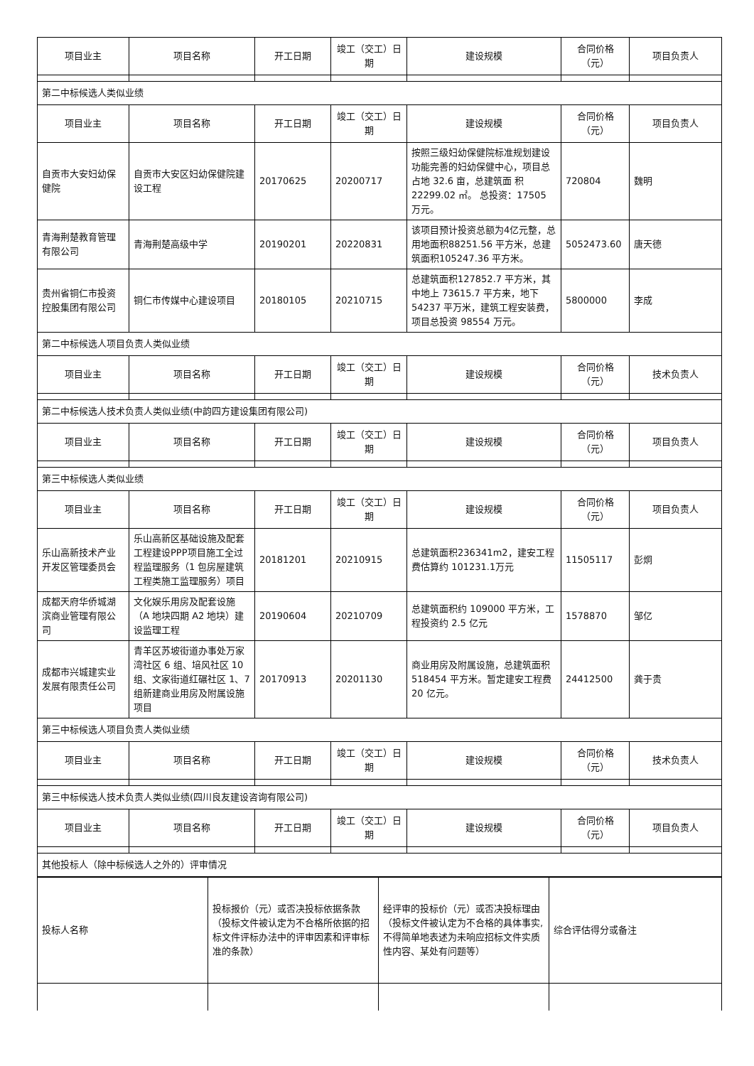| 项目业主 | 项目名称 | 开工日期 | 竣工（交工）日期 | 建设规模 | 合同价格（元） | 项目负责人 |
| --- | --- | --- | --- | --- | --- | --- |
| 第二中标候选人类似业绩 | | | | | | |
| 项目业主 | 项目名称 | 开工日期 | 竣工（交工）日期 | 建设规模 | 合同价格（元） | 项目负责人 |
| 自贡市大安妇幼保健院 | 自贡市大安区妇幼保健院建设工程 | 20170625 | 20200717 | 按照三级妇幼保健院标准规划建设功能完善的妇幼保健中心，项目总占地 32.6 亩，总建筑面 积 22299.02 ㎡。 总投资：17505 万元。 | 720804 | 魏明 |
| 青海荆楚教育管理有限公司 | 青海荆楚高级中学 | 20190201 | 20220831 | 该项目预计投资总额为4亿元整，总用地面积88251.56 平方米，总建筑面积105247.36 平方米。 | 5052473.60 | 唐天德 |
| 贵州省铜仁市投资控股集团有限公司 | 铜仁市传媒中心建设项目 | 20180105 | 20210715 | 总建筑面积127852.7 平方米，其中地上 73615.7 平方来，地下54237 平万米，建筑工程安装费，项目总投资 98554 万元。 | 5800000 | 李成 |
| 第二中标候选人项目负责人类似业绩 | | | | | | |
| 项目业主 | 项目名称 | 开工日期 | 竣工（交工）日期 | 建设规模 | 合同价格（元） | 技术负责人 |
| 第二中标候选人技术负责人类似业绩(中韵四方建设集团有限公司) | | | | | | |
| 项目业主 | 项目名称 | 开工日期 | 竣工（交工）日期 | 建设规模 | 合同价格（元） | 项目负责人 |
| 第三中标候选人类似业绩 | | | | | | |
| 项目业主 | 项目名称 | 开工日期 | 竣工（交工）日期 | 建设规模 | 合同价格（元） | 项目负责人 |
| 乐山高新技术产业开发区管理委员会 | 乐山高新区基础设施及配套工程建设PPP项目施工全过程监理服务（1 包房屋建筑工程类施工监理服务）项目 | 20181201 | 20210915 | 总建筑面积236341m2，建安工程费估算约 101231.1万元 | 11505117 | 彭炯 |
| 成都天府华侨城湖滨商业管理有限公司 | 文化娱乐用房及配套设施（A 地块四期 A2 地块）建设监理工程 | 20190604 | 20210709 | 总建筑面积约 109000 平方米，工程投资约 2.5 亿元 | 1578870 | 邹亿 |
| 成都市兴城建实业发展有限责任公司 | 青羊区苏坡街道办事处万家湾社区 6 组、培风社区 10 组、文家街道红碾社区 1、7 组新建商业用房及附属设施项目 | 20170913 | 20201130 | 商业用房及附属设施，总建筑面积 518454 平方米。暂定建安工程费 20 亿元。 | 24412500 | 龚于贵 |
| 第三中标候选人项目负责人类似业绩 | | | | | | |
| 项目业主 | 项目名称 | 开工日期 | 竣工（交工）日期 | 建设规模 | 合同价格（元） | 技术负责人 |
| 第三中标候选人技术负责人类似业绩(四川良友建设咨询有限公司) | | | | | | |
| 项目业主 | 项目名称 | 开工日期 | 竣工（交工）日期 | 建设规模 | 合同价格（元） | 项目负责人 |
| 其他投标人（除中标候选人之外的）评审情况 | | | | | | |
| 投标人名称 | 投标报价（元）或否决投标依据条款（投标文件被认定为不合格所依据的招标文件评标办法中的评审因素和评审标准的条款） | 经评审的投标价（元）或否决投标理由（投标文件被认定为不合格的具体事实,不得简单地表述为未响应招标文件实质性内容、某处有问题等） | 综合评估得分或备注 |